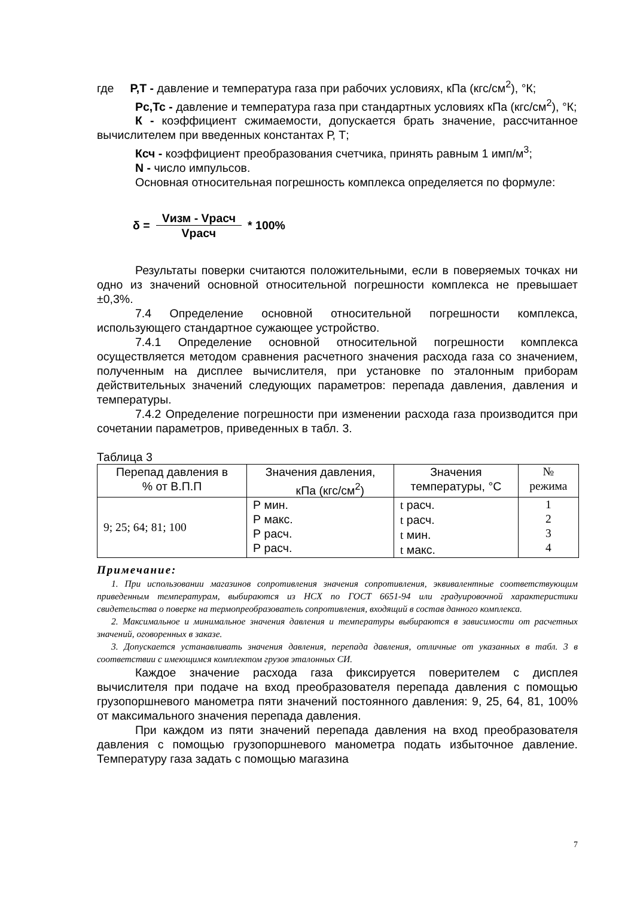где Р,Т - давление и температура газа при рабочих условиях, кПа (кгс/см<sup>2</sup>), °К;
Рс,Тс - давление и температура газа при стандартных условиях кПа (кгс/см<sup>2</sup>), °К;
К - коэффициент сжимаемости, допускается брать значение, рассчитанное вычислителем при введенных константах Р, Т;
Ксч - коэффициент преобразования счетчика, принять равным 1 имп/м<sup>3</sup>;
N - число импульсов.
Основная относительная погрешность комплекса определяется по формуле:
δ =
Vизм - Vрасч
Vрасч
* 100%
Результаты поверки считаются положительными, если в поверяемых точках ни одно из значений основной относительной погрешности комплекса не превышает ±0,3%.
7.4 Определение основной относительной погрешности комплекса, использующего стандартное сужающее устройство.
7.4.1 Определение основной относительной погрешности комплекса осуществляется методом сравнения расчетного значения расхода газа со значением, полученным на дисплее вычислителя, при установке по эталонным приборам действительных значений следующих параметров: перепада давления, давления и температуры.
7.4.2 Определение погрешности при изменении расхода газа производится при сочетании параметров, приведенных в табл. 3.
Таблица 3
| Перепад давления в % от В.П.П | Значения давления, кПа (кгс/см<sup>2</sup>) | Значения температуры, °С | № режима |
| --- | --- | --- | --- |
| 9; 25; 64; 81; 100 | Р мин. Р макс. Р расч. Р расч. | t расч. t расч. t мин. t макс. | 1 2 3 4 |
Примечание:
1. При использовании магазинов сопротивления значения сопротивления, эквивалентные соответствующим приведенным температурам, выбираются из НСХ по ГОСТ 6651-94 или градуировочной характеристики свидетельства о поверке на термопреобразователь сопротивления, входящий в состав данного комплекса.
2. Максимальное и минимальное значения давления и температуры выбираются в зависимости от расчетных значений, оговоренных в заказе.
3. Допускается устанавливать значения давления, перепада давления, отличные от указанных в табл. 3 в соответствии с имеющимся комплектом грузов эталонных СИ.
Каждое значение расхода газа фиксируется поверителем с дисплея вычислителя при подаче на вход преобразователя перепада давления с помощью грузопоршневого манометра пяти значений постоянного давления: 9, 25, 64, 81, 100% от максимального значения перепада давления.
При каждом из пяти значений перепада давления на вход преобразователя давления с помощью грузопоршневого манометра подать избыточное давление. Температуру газа задать с помощью магазина
7